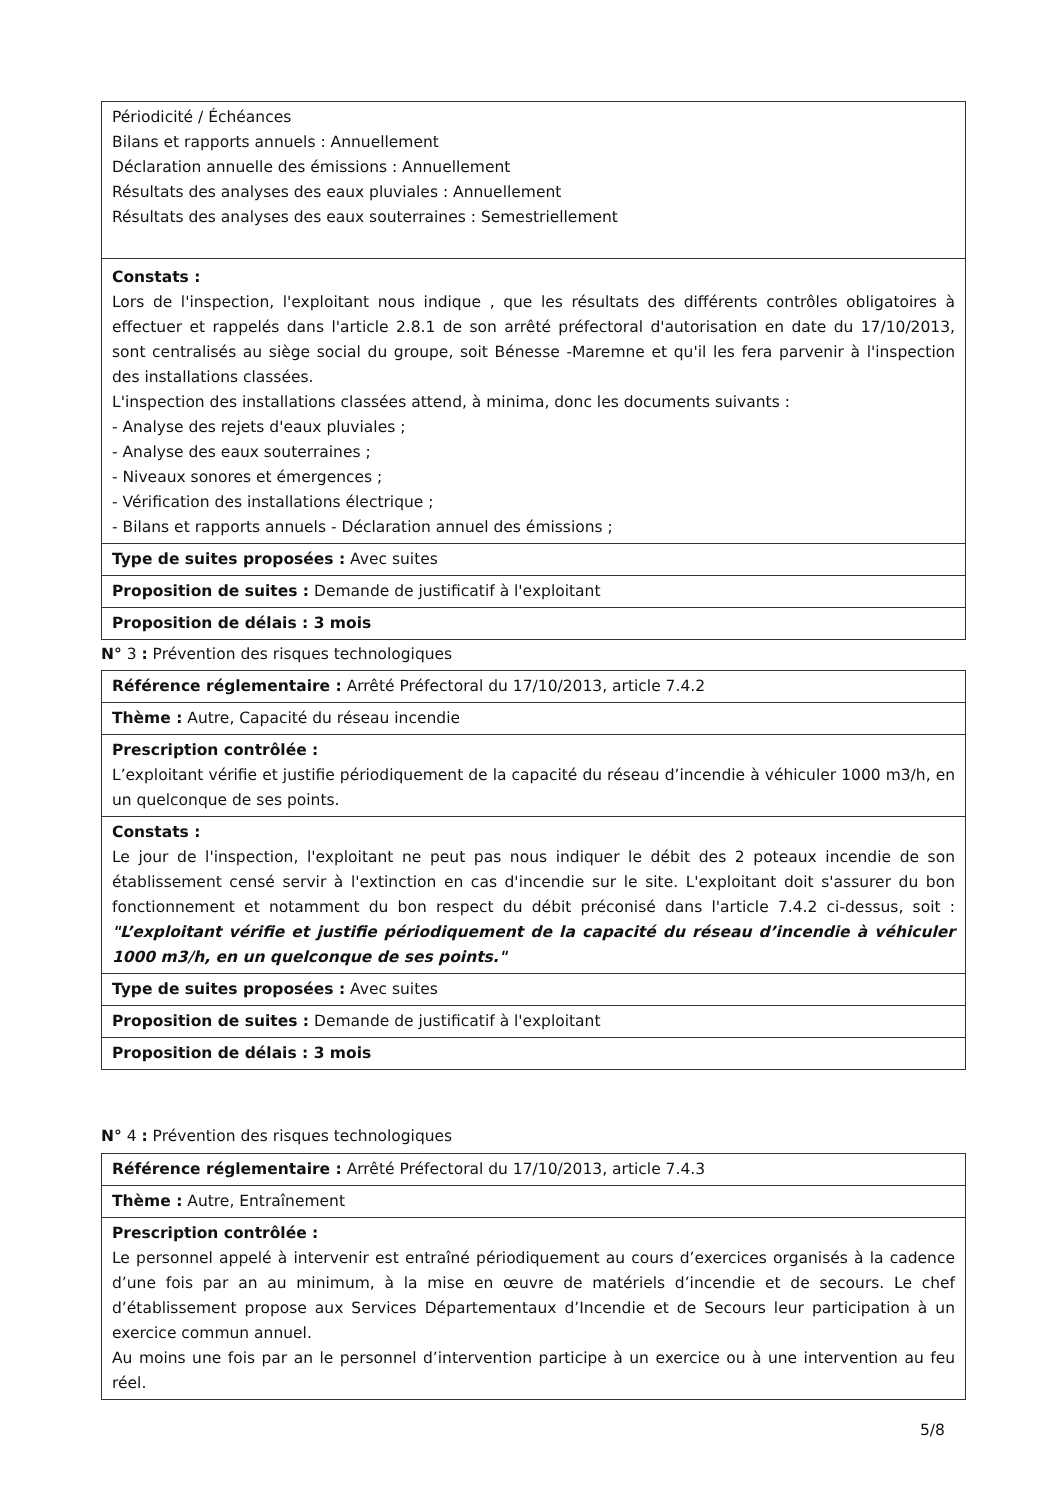| Périodicité / Échéances Bilans et rapports annuels : Annuellement Déclaration annuelle des émissions : Annuellement Résultats des analyses des eaux pluviales : Annuellement Résultats des analyses des eaux souterraines : Semestriellement |
| Constats : Lors de l'inspection, l'exploitant nous indique , que les résultats des différents contrôles obligatoires à effectuer et rappelés dans l'article 2.8.1 de son arrêté préfectoral d'autorisation en date du 17/10/2013, sont centralisés au siège social du groupe, soit Bénesse -Maremne et qu'il les fera parvenir à l'inspection des installations classées. L'inspection des installations classées attend, à minima, donc les documents suivants : - Analyse des rejets d'eaux pluviales ; - Analyse des eaux souterraines ; - Niveaux sonores et émergences ; - Vérification des installations électrique ; - Bilans et rapports annuels - Déclaration annuel des émissions ; |
| Type de suites proposées : Avec suites |
| Proposition de suites : Demande de justificatif à l'exploitant |
| Proposition de délais : 3 mois |
N° 3 : Prévention des risques technologiques
| Référence réglementaire : Arrêté Préfectoral du 17/10/2013, article 7.4.2 |
| Thème : Autre, Capacité du réseau incendie |
| Prescription contrôlée : L’exploitant vérifie et justifie périodiquement de la capacité du réseau d’incendie à véhiculer 1000 m3/h, en un quelconque de ses points. |
| Constats : Le jour de l'inspection, l'exploitant ne peut pas nous indiquer le débit des 2 poteaux incendie de son établissement censé servir à l'extinction en cas d'incendie sur le site. L'exploitant doit s'assurer du bon fonctionnement et notamment du bon respect du débit préconisé dans l'article 7.4.2 ci-dessus, soit : "L’exploitant vérifie et justifie périodiquement de la capacité du réseau d’incendie à véhiculer 1000 m3/h, en un quelconque de ses points." |
| Type de suites proposées : Avec suites |
| Proposition de suites : Demande de justificatif à l'exploitant |
| Proposition de délais : 3 mois |
N° 4 : Prévention des risques technologiques
| Référence réglementaire : Arrêté Préfectoral du 17/10/2013, article 7.4.3 |
| Thème : Autre, Entraînement |
| Prescription contrôlée : Le personnel appelé à intervenir est entraîné périodiquement au cours d’exercices organisés à la cadence d’une fois par an au minimum, à la mise en œuvre de matériels d’incendie et de secours. Le chef d’établissement propose aux Services Départementaux d’Incendie et de Secours leur participation à un exercice commun annuel. Au moins une fois par an le personnel d’intervention participe à un exercice ou à une intervention au feu réel. |
5/8